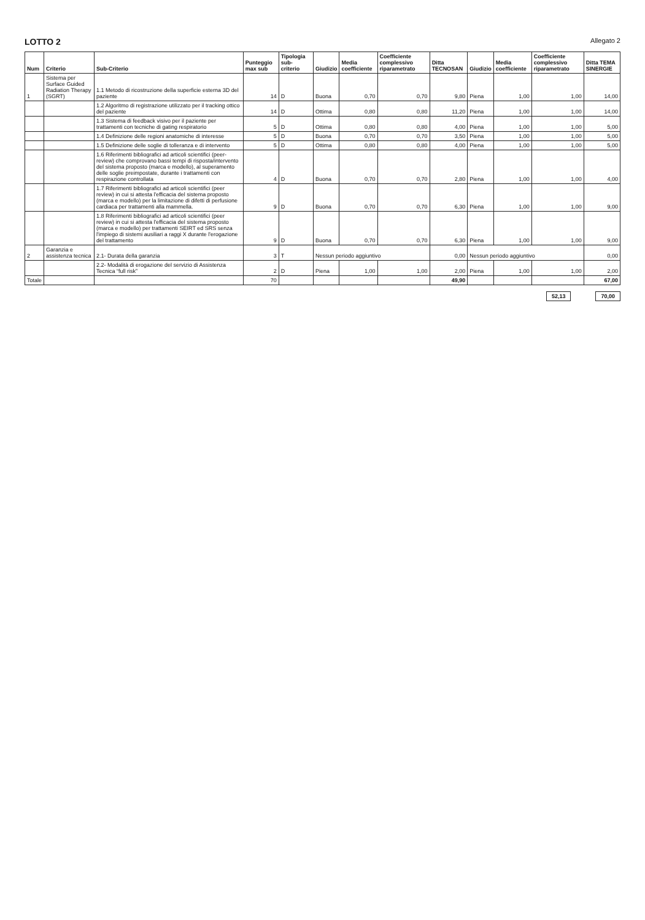LOTTO 2 Allegato 2
| Num | Criterio | Sub-Criterio | Punteggio max sub | Tipologia sub-criterio | Giudizio | Media coefficiente | Coefficiente complessivo riparametrato | Ditta TECNOSAN | Giudizio | Media coefficiente | Coefficiente complessivo riparametrato | Ditta TEMA SINERGIE |
| --- | --- | --- | --- | --- | --- | --- | --- | --- | --- | --- | --- | --- |
| 1 | Sistema per Surface Guided Radiation Therapy (SGRT) | 1.1 Metodo di ricostruzione della superficie esterna 3D del paziente | 14 | D | Buona | 0,70 | 0,70 | 9,80 | Piena | 1,00 | 1,00 | 14,00 |
| | | 1.2 Algoritmo di registrazione utilizzato per il tracking ottico del paziente | 14 | D | Ottima | 0,80 | 0,80 | 11,20 | Piena | 1,00 | 1,00 | 14,00 |
| | | 1.3 Sistema di feedback visivo per il paziente per trattamenti con tecniche di gating respiratorio | 5 | D | Ottima | 0,80 | 0,80 | 4,00 | Piena | 1,00 | 1,00 | 5,00 |
| | | 1.4 Definizione delle regioni anatomiche di interesse | 5 | D | Buona | 0,70 | 0,70 | 3,50 | Piena | 1,00 | 1,00 | 5,00 |
| | | 1.5 Definizione delle soglie di tolleranza e di intervento | 5 | D | Ottima | 0,80 | 0,80 | 4,00 | Piena | 1,00 | 1,00 | 5,00 |
| | | 1.6 Riferimenti bibliografici ad articoli scientifici (peer-review) che comprovano bassi tempi di risposta/intervento del sistema proposto (marca e modello), al superamento delle soglie preimpostate, durante i trattamenti con respirazione controllata | 4 | D | Buona | 0,70 | 0,70 | 2,80 | Piena | 1,00 | 1,00 | 4,00 |
| | | 1.7 Riferimenti bibliografici ad articoli scientifici (peer review) in cui si attesta l'efficacia del sistema proposto (marca e modello) per la limitazione di difetti di perfusione cardiaca per trattamenti alla mammella. | 9 | D | Buona | 0,70 | 0,70 | 6,30 | Piena | 1,00 | 1,00 | 9,00 |
| | | 1.8 Riferimenti bibliografici ad articoli scientifici (peer review) in cui si attesta l'efficacia del sistema proposto (marca e modello) per trattamenti SEIRT ed SRS senza l'impiego di sistemi ausiliari a raggi X durante l'erogazione del trattamento | 9 | D | Buona | 0,70 | 0,70 | 6,30 | Piena | 1,00 | 1,00 | 9,00 |
| 2 | Garanzia e assistenza tecnica | 2.1- Durata della garanzia | 3 | T | Nessun periodo aggiuntivo | | | 0,00 | Nessun periodo aggiuntivo | | | 0,00 |
| | | 2.2- Modalità di erogazione del servizio di Assistenza Tecnica “full risk” | 2 | D | Piena | 1,00 | 1,00 | 2,00 | Piena | 1,00 | 1,00 | 2,00 |
| Totale | | | 70 | | | | | 49,90 | | | | 67,00 |
52,13 70,00